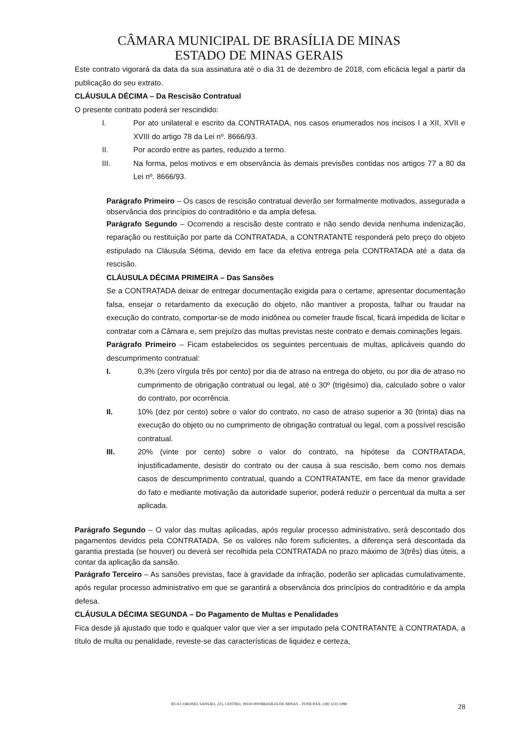CÂMARA MUNICIPAL DE BRASÍLIA DE MINAS
ESTADO DE MINAS GERAIS
Este contrato vigorará da data da sua assinatura até o dia 31 de dezembro de 2018, com eficácia legal a partir da publicação do seu extrato.
CLÁUSULA DÉCIMA – Da Rescisão Contratual
O presente contrato poderá ser rescindido:
I. Por ato unilateral e escrito da CONTRATADA, nos casos enumerados nos incisos I a XII, XVII e XVIII do artigo 78 da Lei nº. 8666/93.
II. Por acordo entre as partes, reduzido a termo.
III. Na forma, pelos motivos e em observância às demais previsões contidas nos artigos 77 a 80 da Lei nº. 8666/93.
Parágrafo Primeiro – Os casos de rescisão contratual deverão ser formalmente motivados, assegurada a observância dos princípios do contraditório e da ampla defesa.
Parágrafo Segundo – Ocorrendo a rescisão deste contrato e não sendo devida nenhuma indenização, reparação ou restituição por parte da CONTRATADA, a CONTRATANTE responderá pelo preço do objeto estipulado na Cláusula Sétima, devido em face da efetiva entrega pela CONTRATADA até a data da rescisão.
CLÁUSULA DÉCIMA PRIMEIRA – Das Sansões
Se a CONTRATADA deixar de entregar documentação exigida para o certame, apresentar documentação falsa, ensejar o retardamento da execução do objeto, não mantiver a proposta, falhar ou fraudar na execução do contrato, comportar-se de modo inidônea ou cometer fraude fiscal, ficará impedida de licitar e contratar com a Câmara e, sem prejuízo das multas previstas neste contrato e demais cominações legais.
Parágrafo Primeiro – Ficam estabelecidos os seguintes percentuais de multas, aplicáveis quando do descumprimento contratual:
I. 0,3% (zero vírgula três por cento) por dia de atraso na entrega do objeto, ou por dia de atraso no cumprimento de obrigação contratual ou legal, até o 30º (trigésimo) dia, calculado sobre o valor do contrato, por ocorrência.
II. 10% (dez por cento) sobre o valor do contrato, no caso de atraso superior a 30 (trinta) dias na execução do objeto ou no cumprimento de obrigação contratual ou legal, com a possível rescisão contratual.
III. 20% (vinte por cento) sobre o valor do contrato, na hipótese da CONTRATADA, injustificadamente, desistir do contrato ou der causa à sua rescisão, bem como nos demais casos de descumprimento contratual, quando a CONTRATANTE, em face da menor gravidade do fato e mediante motivação da autoridade superior, poderá reduzir o percentual da multa a ser aplicada.
Parágrafo Segundo – O valor das multas aplicadas, após regular processo administrativo, será descontado dos pagamentos devidos pela CONTRATADA. Se os valores não forem suficientes, a diferença será descontada da garantia prestada (se houver) ou deverá ser recolhida pela CONTRATADA no prazo máximo de 3(três) dias úteis, a contar da aplicação da sansão.
Parágrafo Terceiro – As sansões previstas, face à gravidade da infração, poderão ser aplicadas cumulativamente, após regular processo administrativo em que se garantirá a observância dos princípios do contraditório e da ampla defesa.
CLÁUSULA DÉCIMA SEGUNDA – Do Pagamento de Multas e Penalidades
Fica desde já ajustado que todo e qualquer valor que vier a ser imputado pela CONTRATANTE à CONTRATADA, a título de multa ou penalidade, reveste-se das características de liquidez e certeza,
RUA CORONEL SANSÃO, 225, CENTRO, 39330-000/BRASÍLIA DE MINAS – FONE/FAX: (38) 3231.1088 28